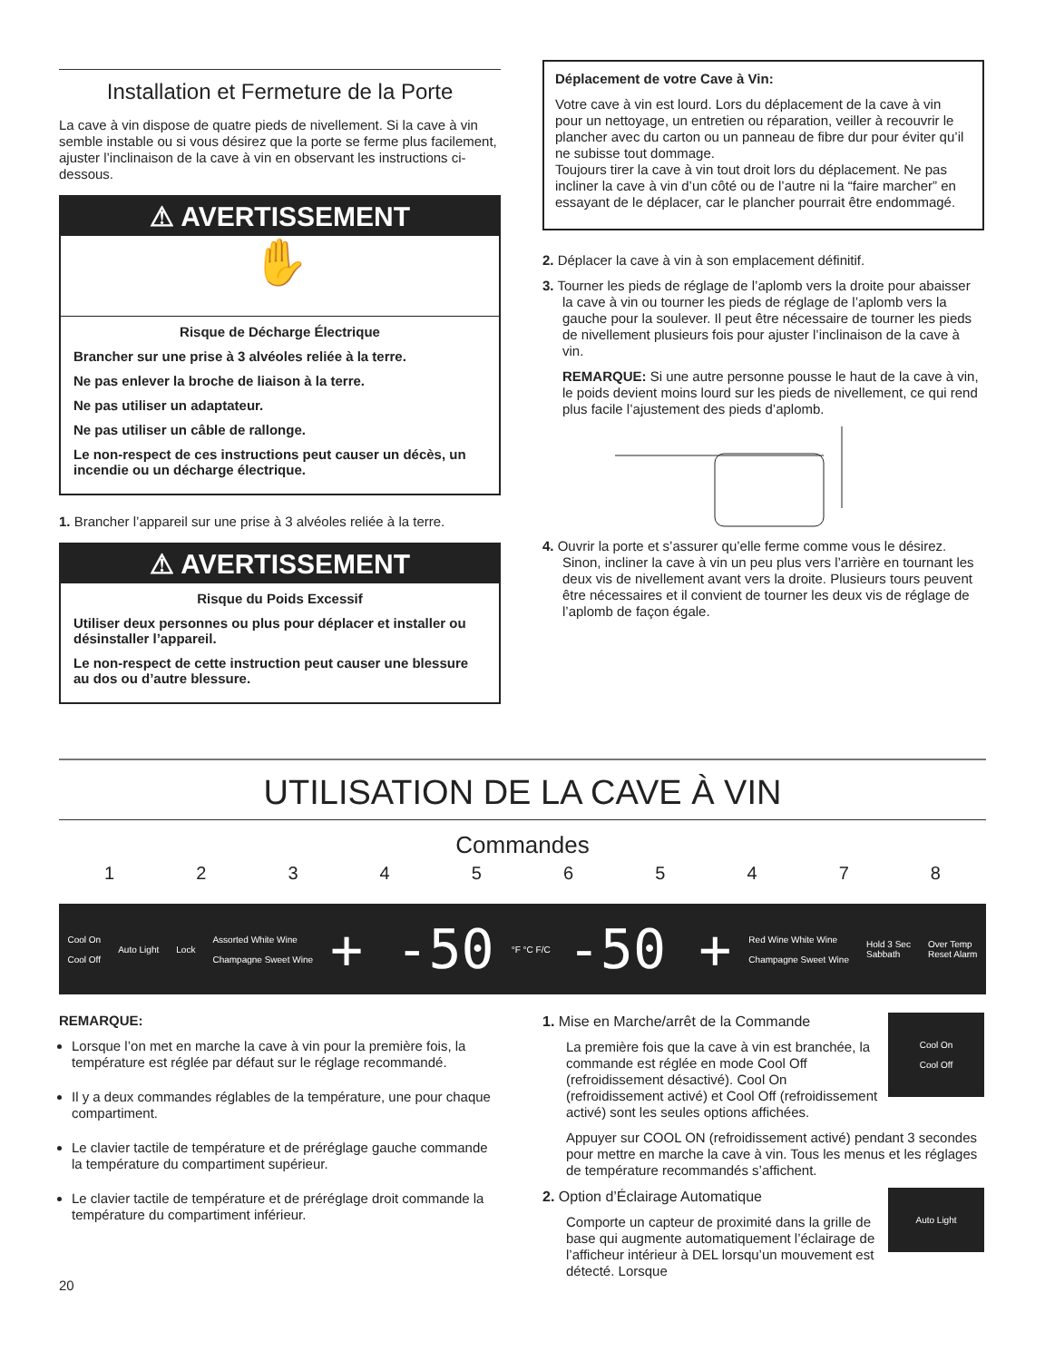Installation et Fermeture de la Porte
La cave à vin dispose de quatre pieds de nivellement. Si la cave à vin semble instable ou si vous désirez que la porte se ferme plus facilement, ajuster l’inclinaison de la cave à vin en observant les instructions ci-dessous.
⚠ AVERTISSEMENT
✋
Risque de Décharge Électrique
Brancher sur une prise à 3 alvéoles reliée à la terre.
Ne pas enlever la broche de liaison à la terre.
Ne pas utiliser un adaptateur.
Ne pas utiliser un câble de rallonge.
Le non-respect de ces instructions peut causer un décès, un incendie ou un décharge électrique.
1. Brancher l’appareil sur une prise à 3 alvéoles reliée à la terre.
⚠ AVERTISSEMENT
Risque du Poids Excessif
Utiliser deux personnes ou plus pour déplacer et installer ou désinstaller l’appareil.
Le non-respect de cette instruction peut causer une blessure au dos ou d’autre blessure.
Déplacement de votre Cave à Vin:
Votre cave à vin est lourd. Lors du déplacement de la cave à vin pour un nettoyage, un entretien ou réparation, veiller à recouvrir le plancher avec du carton ou un panneau de fibre dur pour éviter qu’il ne subisse tout dommage.
Toujours tirer la cave à vin tout droit lors du déplacement. Ne pas incliner la cave à vin d’un côté ou de l’autre ni la “faire marcher” en essayant de le déplacer, car le plancher pourrait être endommagé.
2. Déplacer la cave à vin à son emplacement définitif.
3. Tourner les pieds de réglage de l’aplomb vers la droite pour abaisser la cave à vin ou tourner les pieds de réglage de l’aplomb vers la gauche pour la soulever. Il peut être nécessaire de tourner les pieds de nivellement plusieurs fois pour ajuster l’inclinaison de la cave à vin.
REMARQUE: Si une autre personne pousse le haut de la cave à vin, le poids devient moins lourd sur les pieds de nivellement, ce qui rend plus facile l’ajustement des pieds d’aplomb.
4. Ouvrir la porte et s’assurer qu’elle ferme comme vous le désirez. Sinon, incliner la cave à vin un peu plus vers l’arrière en tournant les deux vis de nivellement avant vers la droite. Plusieurs tours peuvent être nécessaires et il convient de tourner les deux vis de réglage de l’aplomb de façon égale.
UTILISATION DE LA CAVE À VIN
Commandes
1 2 3 4 5 6 5 4 7 8
Cool On
Cool Off Auto Light Lock Assorted White Wine
Champagne Sweet Wine + -50 °F °C F/C -50 + Red Wine White Wine
Champagne Sweet Wine Hold 3 Sec
Sabbath Over Temp
Reset Alarm
REMARQUE:
Lorsque l’on met en marche la cave à vin pour la première fois, la température est réglée par défaut sur le réglage recommandé.
Il y a deux commandes réglables de la température, une pour chaque compartiment.
Le clavier tactile de température et de préréglage gauche commande la température du compartiment supérieur.
Le clavier tactile de température et de préréglage droit commande la température du compartiment inférieur.
20
Cool On
Cool Off
1. Mise en Marche/arrêt de la Commande
La première fois que la cave à vin est branchée, la commande est réglée en mode Cool Off (refroidissement désactivé). Cool On (refroidissement activé) et Cool Off (refroidissement activé) sont les seules options affichées.
Appuyer sur COOL ON (refroidissement activé) pendant 3 secondes pour mettre en marche la cave à vin. Tous les menus et les réglages de température recommandés s’affichent.
Auto Light
2. Option d’Éclairage Automatique
Comporte un capteur de proximité dans la grille de base qui augmente automatiquement l’éclairage de l’afficheur intérieur à DEL lorsqu’un mouvement est détecté. Lorsque